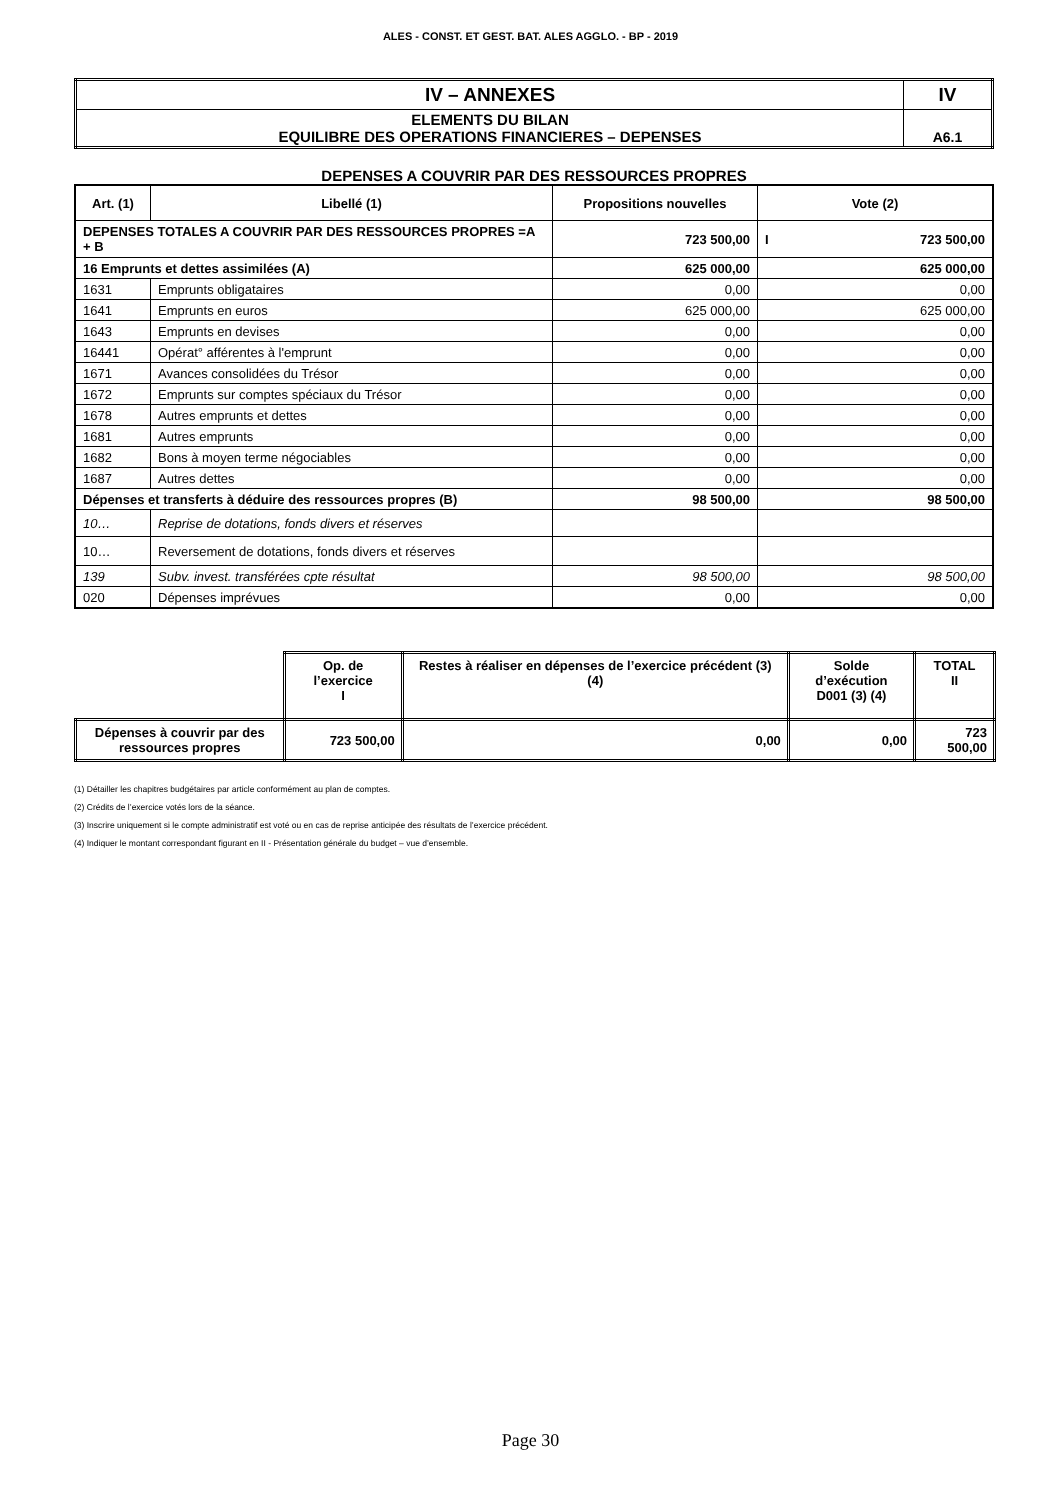ALES - CONST. ET GEST. BAT. ALES AGGLO. - BP - 2019
| IV – ANNEXES | IV |
| ELEMENTS DU BILAN EQUILIBRE DES OPERATIONS FINANCIERES – DEPENSES | A6.1 |
DEPENSES A COUVRIR PAR DES RESSOURCES PROPRES
| Art. (1) | Libellé (1) | Propositions nouvelles | Vote (2) |
| --- | --- | --- | --- |
| DEPENSES TOTALES A COUVRIR PAR DES RESSOURCES PROPRES =A + B | | 723 500,00 | I 723 500,00 |
| 16 Emprunts et dettes assimilées (A) | | 625 000,00 | 625 000,00 |
| 1631 | Emprunts obligataires | 0,00 | 0,00 |
| 1641 | Emprunts en euros | 625 000,00 | 625 000,00 |
| 1643 | Emprunts en devises | 0,00 | 0,00 |
| 16441 | Opérat° afférentes à l'emprunt | 0,00 | 0,00 |
| 1671 | Avances consolidées du Trésor | 0,00 | 0,00 |
| 1672 | Emprunts sur comptes spéciaux du Trésor | 0,00 | 0,00 |
| 1678 | Autres emprunts et dettes | 0,00 | 0,00 |
| 1681 | Autres emprunts | 0,00 | 0,00 |
| 1682 | Bons à moyen terme négociables | 0,00 | 0,00 |
| 1687 | Autres dettes | 0,00 | 0,00 |
| Dépenses et transferts à déduire des ressources propres (B) | | 98 500,00 | 98 500,00 |
| 10… | Reprise de dotations, fonds divers et réserves | | |
| 10… | Reversement de dotations, fonds divers et réserves | | |
| 139 | Subv. invest. transférées cpte résultat | 98 500,00 | 98 500,00 |
| 020 | Dépenses imprévues | 0,00 | 0,00 |
| | Op. de l’exercice I | Restes à réaliser en dépenses de l’exercice précédent (3) (4) | Solde d’exécution D001 (3) (4) | TOTAL II |
| Dépenses à couvrir par des ressources propres | 723 500,00 | 0,00 | 0,00 | 723 500,00 |
(1) Détailler les chapitres budgétaires par article conformément au plan de comptes.
(2) Crédits de l’exercice votés lors de la séance.
(3) Inscrire uniquement si le compte administratif est voté ou en cas de reprise anticipée des résultats de l’exercice précédent.
(4) Indiquer le montant correspondant figurant en II - Présentation générale du budget – vue d’ensemble.
Page 30